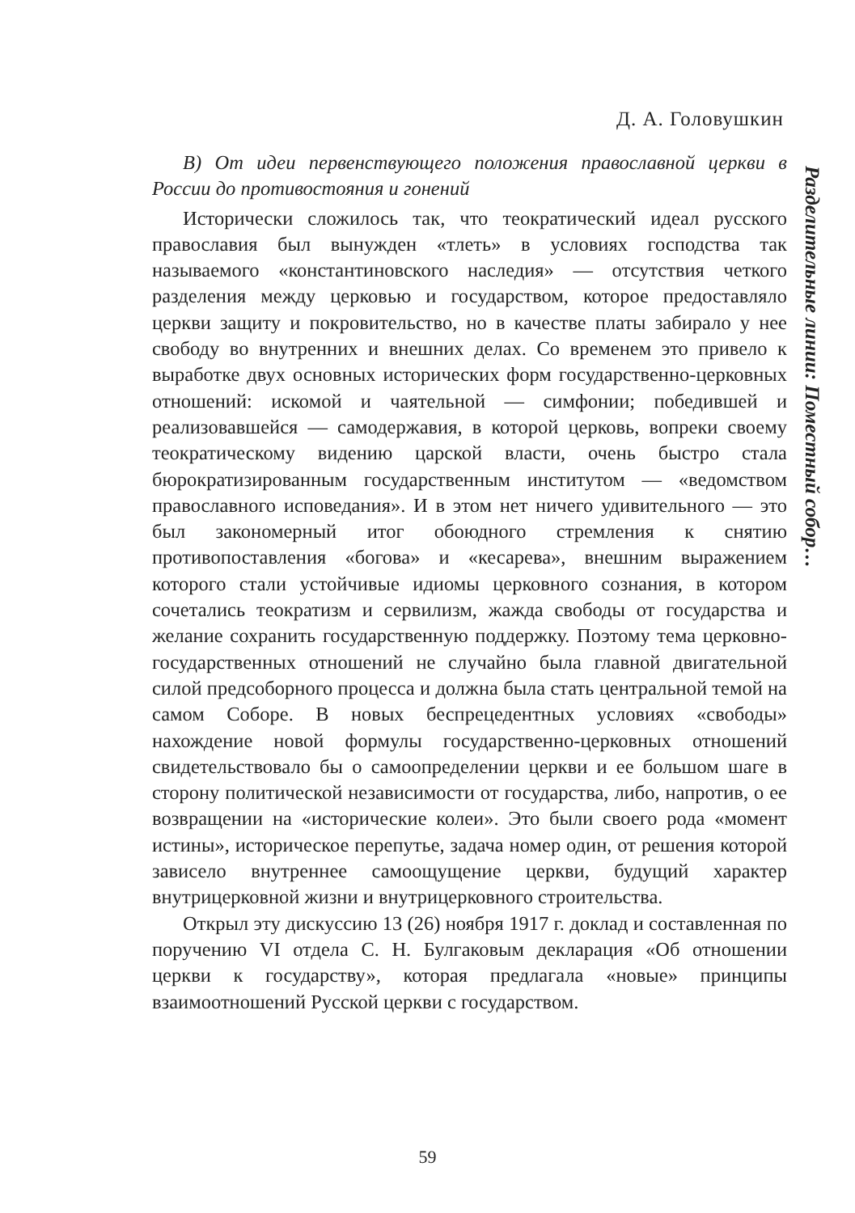Д. А. Головушкин
В) От идеи первенствующего положения православной церкви в России до противостояния и гонений
Исторически сложилось так, что теократический идеал русского православия был вынужден «тлеть» в условиях господства так называемого «константиновского наследия» — отсутствия четкого разделения между церковью и государством, которое предоставляло церкви защиту и покровительство, но в качестве платы забирало у нее свободу во внутренних и внешних делах. Со временем это привело к выработке двух основных исторических форм государственно-церковных отношений: искомой и чаятельной — симфонии; победившей и реализовавшейся — самодержавия, в которой церковь, вопреки своему теократическому видению царской власти, очень быстро стала бюрократизированным государственным институтом — «ведомством православного исповедания». И в этом нет ничего удивительного — это был закономерный итог обоюдного стремления к снятию противопоставления «богова» и «кесарева», внешним выражением которого стали устойчивые идиомы церковного сознания, в котором сочетались теократизм и сервилизм, жажда свободы от государства и желание сохранить государственную поддержку. Поэтому тема церковно-государственных отношений не случайно была главной двигательной силой предсоборного процесса и должна была стать центральной темой на самом Соборе. В новых беспрецедентных условиях «свободы» нахождение новой формулы государственно-церковных отношений свидетельствовало бы о самоопределении церкви и ее большом шаге в сторону политической независимости от государства, либо, напротив, о ее возвращении на «исторические колеи». Это были своего рода «момент истины», историческое перепутье, задача номер один, от решения которой зависело внутреннее самоощущение церкви, будущий характер внутрицерковной жизни и внутрицерковного строительства.
Открыл эту дискуссию 13 (26) ноября 1917 г. доклад и составленная по поручению VI отдела С. Н. Булгаковым декларация «Об отношении церкви к государству», которая предлагала «новые» принципы взаимоотношений Русской церкви с государством.
Разделительные линии: Поместный собор…
59